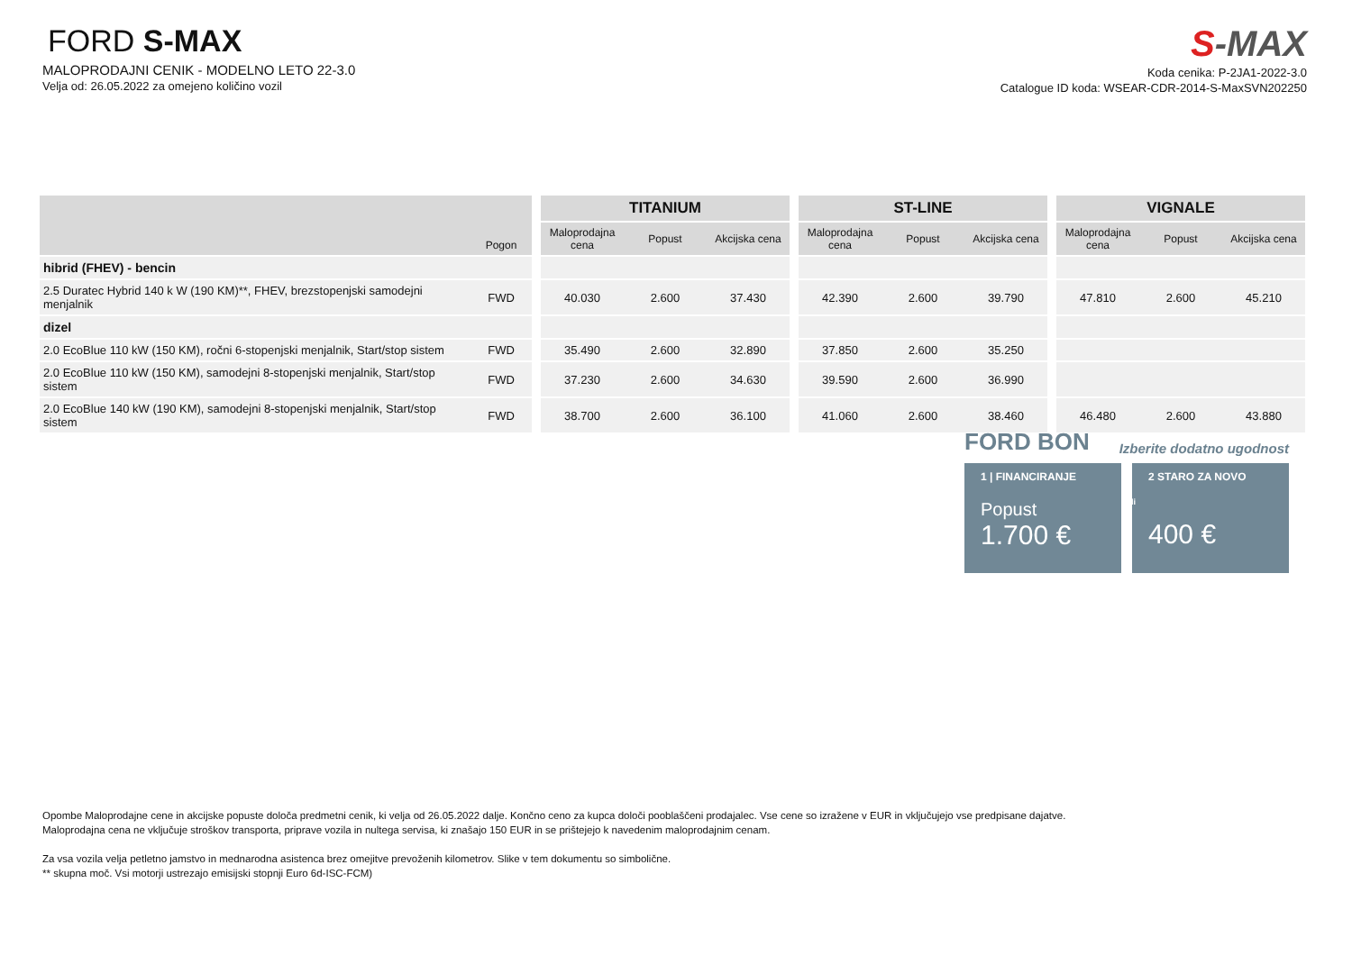FORD S-MAX
MALOPRODAJNI CENIK - MODELNO LETO 22-3.0
Velja od: 26.05.2022 za omejeno količino vozil
S-MAX
Koda cenika: P-2JA1-2022-3.0
Catalogue ID koda: WSEAR-CDR-2014-S-MaxSVN202250
| | Pogon | | TITANIUM | | | | ST-LINE | | | | VIGNALE | | |
| | | | Maloprodajna cena | Popust | Akcijska cena | | Maloprodajna cena | Popust | Akcijska cena | | Maloprodajna cena | Popust | Akcijska cena |
| hibrid (FHEV) - bencin | | | | | | | | | | | | | |
| 2.5 Duratec Hybrid 140 k W (190 KM)**, FHEV, brezstopenjski samodejni menjalnik | FWD | | 40.030 | 2.600 | 37.430 | | 42.390 | 2.600 | 39.790 | | 47.810 | 2.600 | 45.210 |
| dizel | | | | | | | | | | | | | |
| 2.0 EcoBlue 110 kW (150 KM), ročni 6-stopenjski menjalnik, Start/stop sistem | FWD | | 35.490 | 2.600 | 32.890 | | 37.850 | 2.600 | 35.250 | | | | |
| 2.0 EcoBlue 110 kW (150 KM), samodejni 8-stopenjski menjalnik, Start/stop sistem | FWD | | 37.230 | 2.600 | 34.630 | | 39.590 | 2.600 | 36.990 | | | | |
| 2.0 EcoBlue 140 kW (190 KM), samodejni 8-stopenjski menjalnik, Start/stop sistem | FWD | | 38.700 | 2.600 | 36.100 | | 41.060 | 2.600 | 38.460 | | 46.480 | 2.600 | 43.880 |
FORD BON Izberite dodatno ugodnost
1 | FINANCIRANJE
Popust
1.700 €
2 STARO ZA NOVO
ali
400 €
Opombe Maloprodajne cene in akcijske popuste določa predmetni cenik, ki velja od 26.05.2022 dalje. Končno ceno za kupca določi pooblaščeni prodajalec. Vse cene so izražene v EUR in vključujejo vse predpisane dajatve.
Maloprodajna cena ne vključuje stroškov transporta, priprave vozila in nultega servisa, ki znašajo 150 EUR in se prištejejo k navedenim maloprodajnim cenam.
Za vsa vozila velja petletno jamstvo in mednarodna asistenca brez omejitve prevoženih kilometrov. Slike v tem dokumentu so simbolične.
** skupna moč. Vsi motorji ustrezajo emisijski stopnji Euro 6d-ISC-FCM)